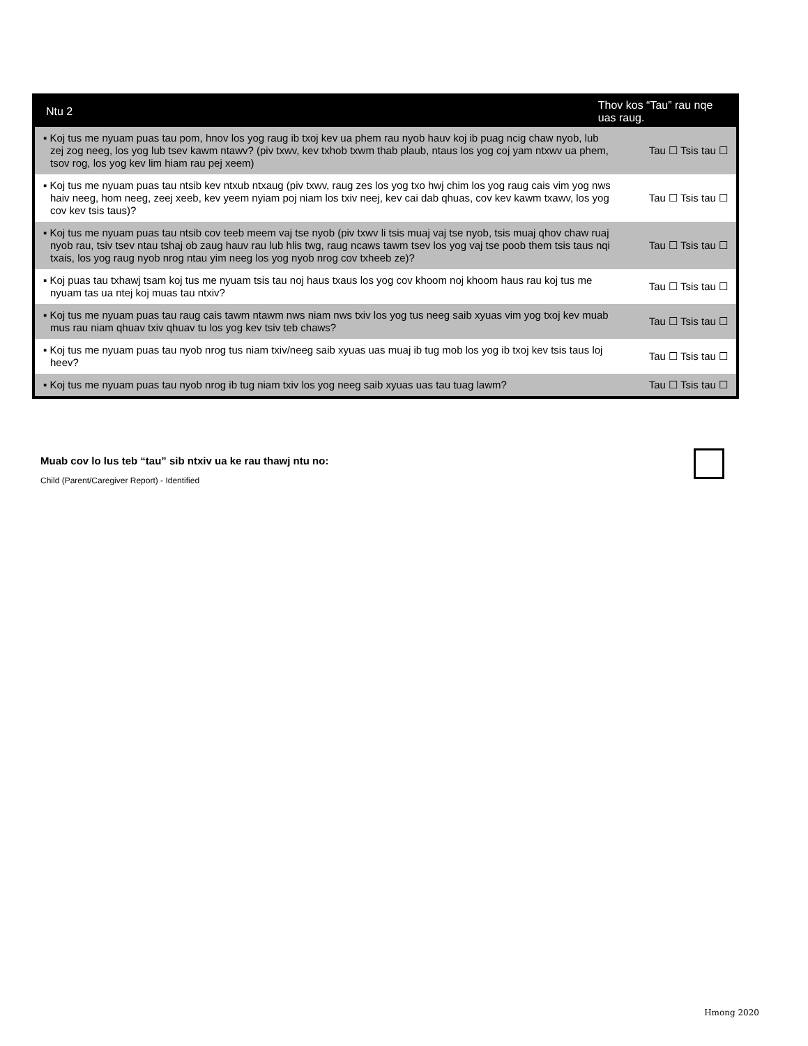| Ntu 2 | Thov kos “Tau” rau nqe uas raug. | |
| --- | --- | --- |
| ▪ Koj tus me nyuam puas tau pom, hnov los yog raug ib txoj kev ua phem rau nyob hauv koj ib puag ncig chaw nyob, lub zej zog neeg, los yog lub tsev kawm ntawv? (piv txwv, kev txhob txwm thab plaub, ntaus los yog coj yam ntxwv ua phem, tsov rog, los yog kev lim hiam rau pej xeem) | | Tau ☐ Tsis tau ☐ |
| ▪ Koj tus me nyuam puas tau ntsib kev ntxub ntxaug (piv txwv, raug zes los yog txo hwj chim los yog raug cais vim yog nws haiv neeg, hom neeg, zeej xeeb, kev yeem nyiam poj niam los txiv neej, kev cai dab qhuas, cov kev kawm txawv, los yog cov kev tsis taus)? | | Tau ☐ Tsis tau ☐ |
| ▪ Koj tus me nyuam puas tau ntsib cov teeb meem vaj tse nyob (piv txwv li tsis muaj vaj tse nyob, tsis muaj qhov chaw ruaj nyob rau, tsiv tsev ntau tshaj ob zaug hauv rau lub hlis twg, raug ncaws tawm tsev los yog vaj tse poob them tsis taus nqi txais, los yog raug nyob nrog ntau yim neeg los yog nyob nrog cov txheeb ze)? | | Tau ☐ Tsis tau ☐ |
| ▪ Koj puas tau txhawj tsam koj tus me nyuam tsis tau noj haus txaus los yog cov khoom noj khoom haus rau koj tus me nyuam tas ua ntej koj muas tau ntxiv? | | Tau ☐ Tsis tau ☐ |
| ▪ Koj tus me nyuam puas tau raug cais tawm ntawm nws niam nws txiv los yog tus neeg saib xyuas vim yog txoj kev muab mus rau niam qhuav txiv qhuav tu los yog kev tsiv teb chaws? | | Tau ☐ Tsis tau ☐ |
| ▪ Koj tus me nyuam puas tau nyob nrog tus niam txiv/neeg saib xyuas uas muaj ib tug mob los yog ib txoj kev tsis taus loj heev? | | Tau ☐ Tsis tau ☐ |
| ▪ Koj tus me nyuam puas tau nyob nrog ib tug niam txiv los yog neeg saib xyuas uas tau tuag lawm? | | Tau ☐ Tsis tau ☐ |
Muab cov lo lus teb “tau” sib ntxiv ua ke rau thawj ntu no:
Child (Parent/Caregiver Report) - Identified
Hmong 2020